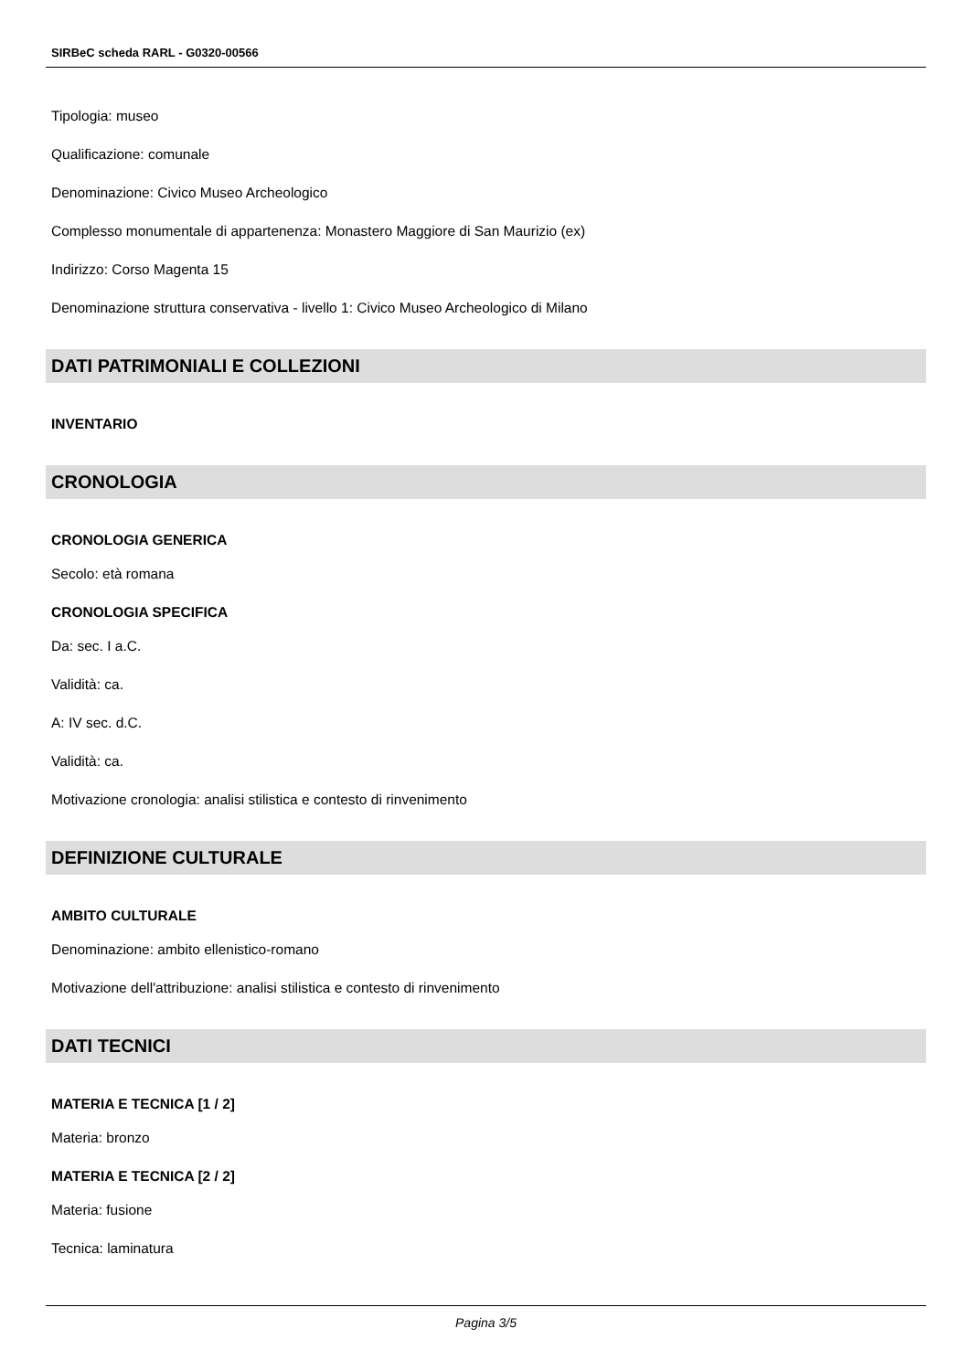SIRBeC scheda RARL - G0320-00566
Tipologia: museo
Qualificazione: comunale
Denominazione: Civico Museo Archeologico
Complesso monumentale di appartenenza: Monastero Maggiore di San Maurizio (ex)
Indirizzo: Corso Magenta 15
Denominazione struttura conservativa - livello 1: Civico Museo Archeologico di Milano
DATI PATRIMONIALI E COLLEZIONI
INVENTARIO
CRONOLOGIA
CRONOLOGIA GENERICA
Secolo: età romana
CRONOLOGIA SPECIFICA
Da: sec. I a.C.
Validità: ca.
A: IV sec. d.C.
Validità: ca.
Motivazione cronologia: analisi stilistica e contesto di rinvenimento
DEFINIZIONE CULTURALE
AMBITO CULTURALE
Denominazione: ambito ellenistico-romano
Motivazione dell'attribuzione: analisi stilistica e contesto di rinvenimento
DATI TECNICI
MATERIA E TECNICA [1 / 2]
Materia: bronzo
MATERIA E TECNICA [2 / 2]
Materia: fusione
Tecnica: laminatura
Pagina 3/5